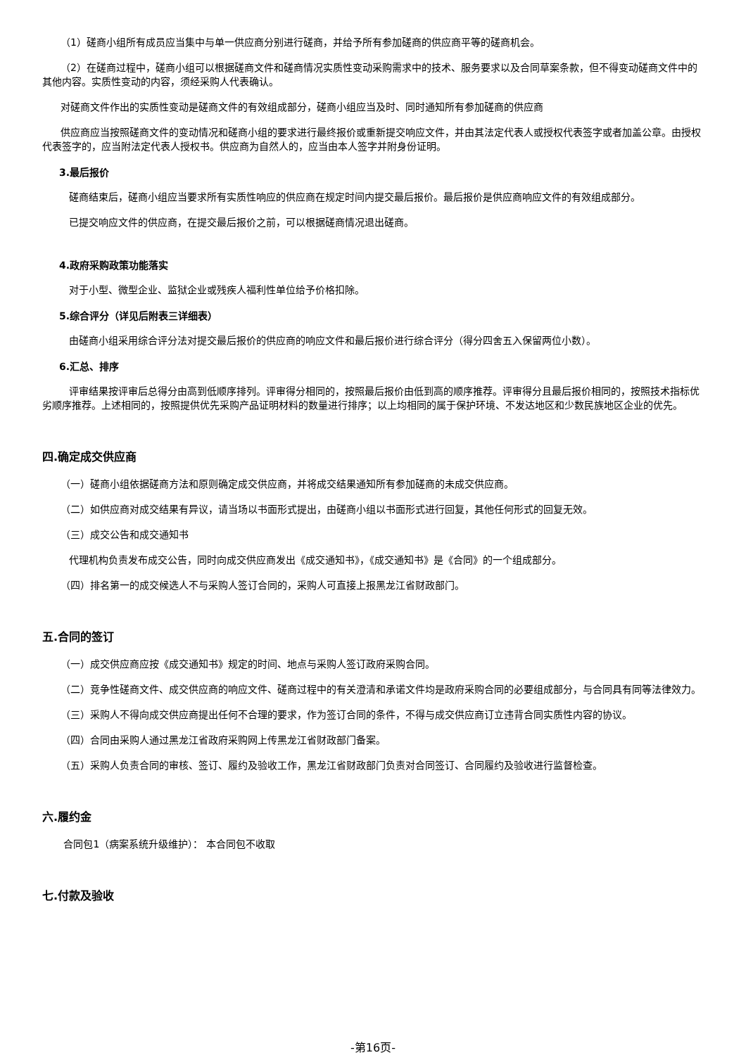（1）磋商小组所有成员应当集中与单一供应商分别进行磋商，并给予所有参加磋商的供应商平等的磋商机会。
（2）在磋商过程中，磋商小组可以根据磋商文件和磋商情况实质性变动采购需求中的技术、服务要求以及合同草案条款，但不得变动磋商文件中的其他内容。实质性变动的内容，须经采购人代表确认。
对磋商文件作出的实质性变动是磋商文件的有效组成部分，磋商小组应当及时、同时通知所有参加磋商的供应商
供应商应当按照磋商文件的变动情况和磋商小组的要求进行最终报价或重新提交响应文件，并由其法定代表人或授权代表签字或者加盖公章。由授权代表签字的，应当附法定代表人授权书。供应商为自然人的，应当由本人签字并附身份证明。
3.最后报价
磋商结束后，磋商小组应当要求所有实质性响应的供应商在规定时间内提交最后报价。最后报价是供应商响应文件的有效组成部分。
已提交响应文件的供应商，在提交最后报价之前，可以根据磋商情况退出磋商。
4.政府采购政策功能落实
对于小型、微型企业、监狱企业或残疾人福利性单位给予价格扣除。
5.综合评分（详见后附表三详细表）
由磋商小组采用综合评分法对提交最后报价的供应商的响应文件和最后报价进行综合评分（得分四舍五入保留两位小数）。
6.汇总、排序
评审结果按评审后总得分由高到低顺序排列。评审得分相同的，按照最后报价由低到高的顺序推荐。评审得分且最后报价相同的，按照技术指标优劣顺序推荐。上述相同的，按照提供优先采购产品证明材料的数量进行排序；以上均相同的属于保护环境、不发达地区和少数民族地区企业的优先。
四.确定成交供应商
（一）磋商小组依据磋商方法和原则确定成交供应商，并将成交结果通知所有参加磋商的未成交供应商。
（二）如供应商对成交结果有异议，请当场以书面形式提出，由磋商小组以书面形式进行回复，其他任何形式的回复无效。
（三）成交公告和成交通知书
代理机构负责发布成交公告，同时向成交供应商发出《成交通知书》，《成交通知书》是《合同》的一个组成部分。
（四）排名第一的成交候选人不与采购人签订合同的，采购人可直接上报黑龙江省财政部门。
五.合同的签订
（一）成交供应商应按《成交通知书》规定的时间、地点与采购人签订政府采购合同。
（二）竞争性磋商文件、成交供应商的响应文件、磋商过程中的有关澄清和承诺文件均是政府采购合同的必要组成部分，与合同具有同等法律效力。
（三）采购人不得向成交供应商提出任何不合理的要求，作为签订合同的条件，不得与成交供应商订立违背合同实质性内容的协议。
（四）合同由采购人通过黑龙江省政府采购网上传黑龙江省财政部门备案。
（五）采购人负责合同的审核、签订、履约及验收工作，黑龙江省财政部门负责对合同签订、合同履约及验收进行监督检查。
六.履约金
合同包1（病案系统升级维护）： 本合同包不收取
七.付款及验收
-第16页-